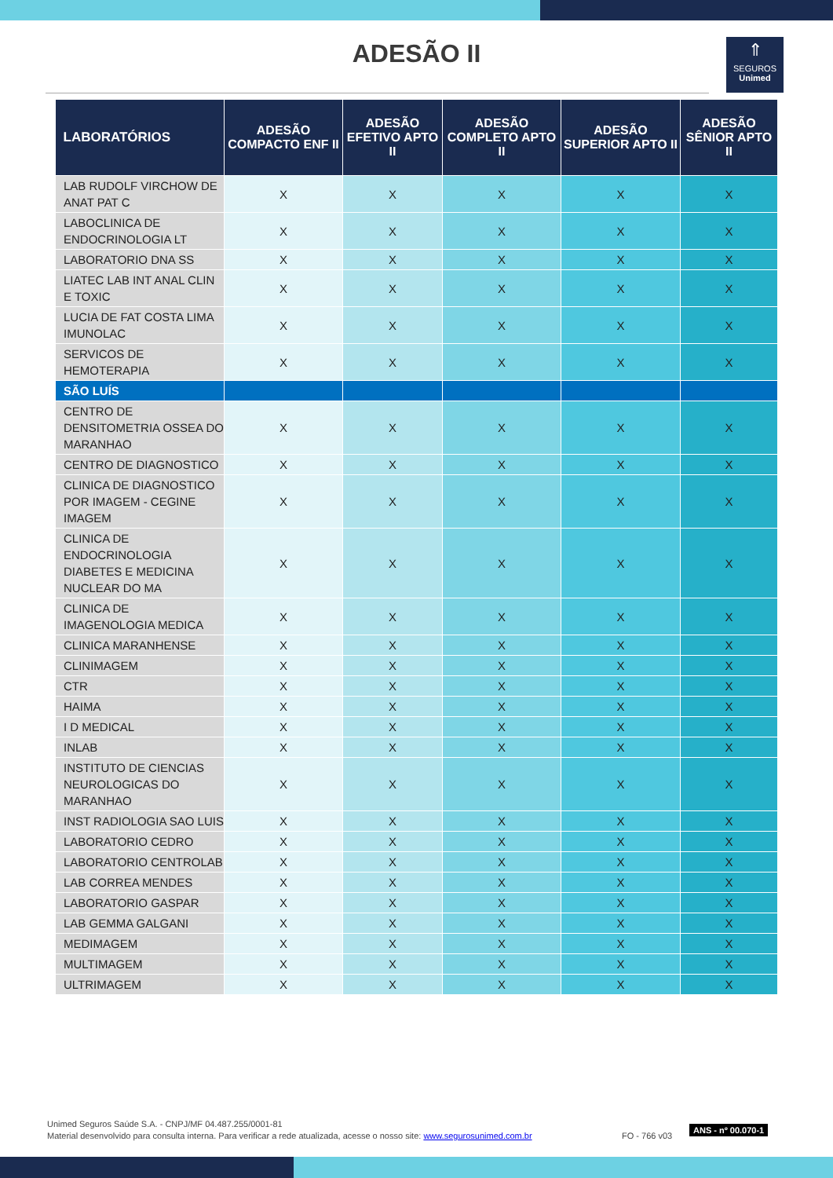ADESÃO II
⇑
SEGUROS
Unimed
| LABORATÓRIOS | ADESÃO COMPACTO ENF II | ADESÃO EFETIVO APTO II | ADESÃO COMPLETO APTO II | ADESÃO SUPERIOR APTO II | ADESÃO SÊNIOR APTO II |
| --- | --- | --- | --- | --- | --- |
| LAB RUDOLF VIRCHOW DE ANAT PAT C | X | X | X | X | X |
| LABOCLINICA DE ENDOCRINOLOGIA LT | X | X | X | X | X |
| LABORATORIO DNA SS | X | X | X | X | X |
| LIATEC LAB INT ANAL CLIN E TOXIC | X | X | X | X | X |
| LUCIA DE FAT COSTA LIMA IMUNOLAC | X | X | X | X | X |
| SERVICOS DE HEMOTERAPIA | X | X | X | X | X |
| SÃO LUÍS | | | | | |
| CENTRO DE DENSITOMETRIA OSSEA DO MARANHAO | X | X | X | X | X |
| CENTRO DE DIAGNOSTICO | X | X | X | X | X |
| CLINICA DE DIAGNOSTICO POR IMAGEM - CEGINE IMAGEM | X | X | X | X | X |
| CLINICA DE ENDOCRINOLOGIA DIABETES E MEDICINA NUCLEAR DO MA | X | X | X | X | X |
| CLINICA DE IMAGENOLOGIA MEDICA | X | X | X | X | X |
| CLINICA MARANHENSE | X | X | X | X | X |
| CLINIMAGEM | X | X | X | X | X |
| CTR | X | X | X | X | X |
| HAIMA | X | X | X | X | X |
| I D MEDICAL | X | X | X | X | X |
| INLAB | X | X | X | X | X |
| INSTITUTO DE CIENCIAS NEUROLOGICAS DO MARANHAO | X | X | X | X | X |
| INST RADIOLOGIA SAO LUIS | X | X | X | X | X |
| LABORATORIO CEDRO | X | X | X | X | X |
| LABORATORIO CENTROLAB | X | X | X | X | X |
| LAB CORREA MENDES | X | X | X | X | X |
| LABORATORIO GASPAR | X | X | X | X | X |
| LAB GEMMA GALGANI | X | X | X | X | X |
| MEDIMAGEM | X | X | X | X | X |
| MULTIMAGEM | X | X | X | X | X |
| ULTRIMAGEM | X | X | X | X | X |
Unimed Seguros Saúde S.A. - CNPJ/MF 04.487.255/0001-81
Material desenvolvido para consulta interna. Para verificar a rede atualizada, acesse o nosso site: www.segurosunimed.com.br
FO - 766 v03
ANS - nº 00.070-1